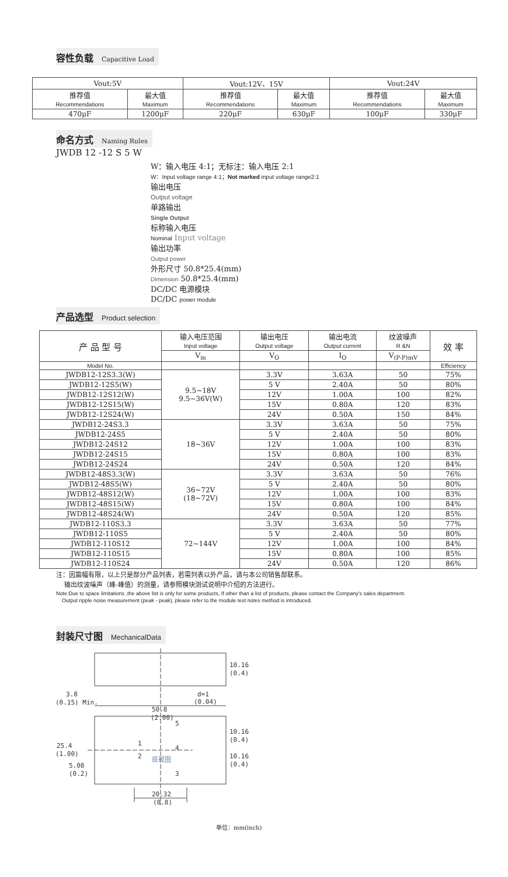容性负载 Capacitive Load
| Vout:5V | | Vout:12V、15V | | Vout:24V | |
| 推荐值 Recommendations | 最大值 Maximum | 推荐值 Recommendations | 最大值 Maximum | 推荐值 Recommendations | 最大值 Maximum |
| 470μF | 1200μF | 220μF | 630μF | 100μF | 330μF |
命名方式 Naming Rules
JWDB 12 -12 S 5 W
W：输入电压 4:1；无标注：输入电压 2:1
W：Input voltage range 4:1；Not marked input voltage range2:1
输出电压
Output voltage
单路输出
Single Output
标称输入电压
Nominal Input voltage
输出功率
Output power
外形尺寸 50.8*25.4(mm)
Dimension 50.8*25.4(mm)
DC/DC 电源模块
DC/DC power module
产品选型 Product selection
| 产 品 型 号 | 输入电压范围 Input voltage | 输出电压 Output voltage | 输出电流 Output current | 纹波噪声 R &N | 效 率 |
| | V<sub>in</sub> | V<sub>O</sub> | I<sub>O</sub> | V<sub>(P-P)mV</sub> | |
| Model No. | | | | | Efficiency |
| JWDB12-12S3.3(W) | 9.5~18V 9.5~36V(W) | 3.3V | 3.63A | 50 | 75% |
| JWDB12-12S5(W) | | 5 V | 2.40A | 50 | 80% |
| JWDB12-12S12(W) | | 12V | 1.00A | 100 | 82% |
| JWDB12-12S15(W) | | 15V | 0.80A | 120 | 83% |
| JWDB12-12S24(W) | | 24V | 0.50A | 150 | 84% |
| JWDB12-24S3.3 | 18~36V | 3.3V | 3.63A | 50 | 75% |
| JWDB12-24S5 | | 5 V | 2.40A | 50 | 80% |
| JWDB12-24S12 | | 12V | 1.00A | 100 | 83% |
| JWDB12-24S15 | | 15V | 0.80A | 100 | 83% |
| JWDB12-24S24 | | 24V | 0.50A | 120 | 84% |
| JWDB12-48S3.3(W) | 36~72V (18~72V) | 3.3V | 3.63A | 50 | 76% |
| JWDB12-48S5(W) | | 5 V | 2.40A | 50 | 80% |
| JWDB12-48S12(W) | | 12V | 1.00A | 100 | 83% |
| JWDB12-48S15(W) | | 15V | 0.80A | 100 | 84% |
| JWDB12-48S24(W) | | 24V | 0.50A | 120 | 85% |
| JWDB12-110S3.3 | 72~144V | 3.3V | 3.63A | 50 | 77% |
| JWDB12-110S5 | | 5 V | 2.40A | 50 | 80% |
| JWDB12-110S12 | | 12V | 1.00A | 100 | 84% |
| JWDB12-110S15 | | 15V | 0.80A | 100 | 85% |
| JWDB12-110S24 | | 24V | 0.50A | 120 | 86% |
注：因篇幅有限，以上只是部分产品列表，若需列表以外产品，请与本公司销售部联系。
输出纹波噪声（峰-峰值）的测量，请参照模块测试说明中介绍的方法进行。
Note:Due to space limitations ,the above list is only for some products, If other than a list of products, please contact the Company's sales department.
Output ripple noise measurement (peak - peak), please refer to the module test notes method is introduced.
封装尺寸图 MechanicalData
10.16
(0.4)
3.8
(0.15) Min.
d=1
(0.04)
50.8
(2.00)
10.16
(0.4)
10.16
(0.4)
25.4
(1.00)
5.08
(0.2)
1
2
5
4
3
底视图
20.32
(0.8)
单位：mm(inch)